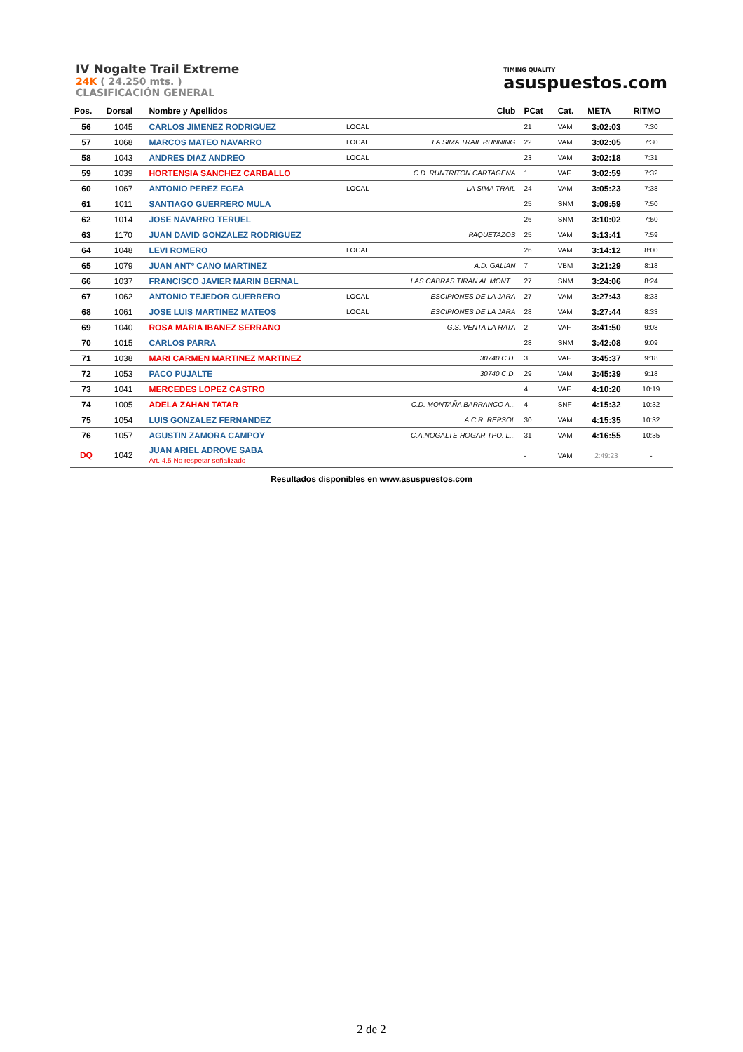IV Nogalte Trail Extreme
24K ( 24.250 mts. )
CLASIFICACIÓN GENERAL
TIMING QUALITY
asuspuestos.com
| Pos. | Dorsal | Nombre y Apellidos | | Club | PCat | Cat. | META | RITMO |
| --- | --- | --- | --- | --- | --- | --- | --- | --- |
| 56 | 1045 | CARLOS JIMENEZ RODRIGUEZ | LOCAL | | 21 | VAM | 3:02:03 | 7:30 |
| 57 | 1068 | MARCOS MATEO NAVARRO | LOCAL | LA SIMA TRAIL RUNNING | 22 | VAM | 3:02:05 | 7:30 |
| 58 | 1043 | ANDRES DIAZ ANDREO | LOCAL | | 23 | VAM | 3:02:18 | 7:31 |
| 59 | 1039 | HORTENSIA SANCHEZ CARBALLO | | C.D. RUNTRITON CARTAGENA | 1 | VAF | 3:02:59 | 7:32 |
| 60 | 1067 | ANTONIO PEREZ EGEA | LOCAL | LA SIMA TRAIL | 24 | VAM | 3:05:23 | 7:38 |
| 61 | 1011 | SANTIAGO GUERRERO MULA | | | 25 | SNM | 3:09:59 | 7:50 |
| 62 | 1014 | JOSE NAVARRO TERUEL | | | 26 | SNM | 3:10:02 | 7:50 |
| 63 | 1170 | JUAN DAVID GONZALEZ RODRIGUEZ | | PAQUETAZOS | 25 | VAM | 3:13:41 | 7:59 |
| 64 | 1048 | LEVI ROMERO | LOCAL | | 26 | VAM | 3:14:12 | 8:00 |
| 65 | 1079 | JUAN ANTº CANO MARTINEZ | | A.D. GALIAN | 7 | VBM | 3:21:29 | 8:18 |
| 66 | 1037 | FRANCISCO JAVIER MARIN BERNAL | | LAS CABRAS TIRAN AL MONT... | 27 | SNM | 3:24:06 | 8:24 |
| 67 | 1062 | ANTONIO TEJEDOR GUERRERO | LOCAL | ESCIPIONES DE LA JARA | 27 | VAM | 3:27:43 | 8:33 |
| 68 | 1061 | JOSE LUIS MARTINEZ MATEOS | LOCAL | ESCIPIONES DE LA JARA | 28 | VAM | 3:27:44 | 8:33 |
| 69 | 1040 | ROSA MARIA IBANEZ SERRANO | | G.S. VENTA LA RATA | 2 | VAF | 3:41:50 | 9:08 |
| 70 | 1015 | CARLOS PARRA | | | 28 | SNM | 3:42:08 | 9:09 |
| 71 | 1038 | MARI CARMEN MARTINEZ MARTINEZ | | 30740 C.D. | 3 | VAF | 3:45:37 | 9:18 |
| 72 | 1053 | PACO PUJALTE | | 30740 C.D. | 29 | VAM | 3:45:39 | 9:18 |
| 73 | 1041 | MERCEDES LOPEZ CASTRO | | | 4 | VAF | 4:10:20 | 10:19 |
| 74 | 1005 | ADELA ZAHAN TATAR | | C.D. MONTAÑA BARRANCO A... | 4 | SNF | 4:15:32 | 10:32 |
| 75 | 1054 | LUIS GONZALEZ FERNANDEZ | | A.C.R. REPSOL | 30 | VAM | 4:15:35 | 10:32 |
| 76 | 1057 | AGUSTIN ZAMORA CAMPOY | | C.A.NOGALTE-HOGAR TPO. L... | 31 | VAM | 4:16:55 | 10:35 |
| DQ | 1042 | JUAN ARIEL ADROVE SABA Art. 4.5 No respetar señalizado | | | - | VAM | 2:49:23 | - |
Resultados disponibles en www.asuspuestos.com
2 de 2